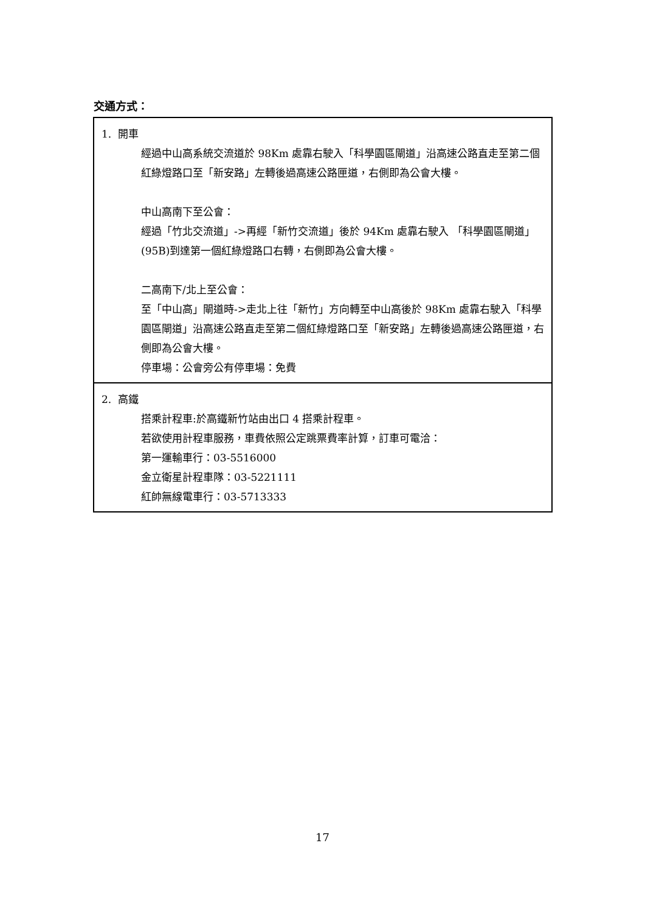交通方式：
| 1. 開車 經過中山高系統交流道於 98Km 處靠右駛入「科學園區閘道」沿高速公路直走至第二個紅綠燈路口至「新安路」左轉後過高速公路匣道，右側即為公會大樓。 中山高南下至公會： 經過「竹北交流道」->再經「新竹交流道」後於 94Km 處靠右駛入 「科學園區閘道」(95B)到達第一個紅綠燈路口右轉，右側即為公會大樓。 二高南下/北上至公會： 至「中山高」閘道時->走北上往「新竹」方向轉至中山高後於 98Km 處靠右駛入「科學園區閘道」沿高速公路直走至第二個紅綠燈路口至「新安路」左轉後過高速公路匣道，右側即為公會大樓。 停車場：公會旁公有停車場：免費 |
| 2. 高鐵 搭乘計程車:於高鐵新竹站由出口 4 搭乘計程車。 若欲使用計程車服務，車費依照公定跳票費率計算，訂車可電洽： 第一運輸車行：03-5516000 金立衛星計程車隊：03-5221111 紅帥無線電車行：03-5713333 |
17